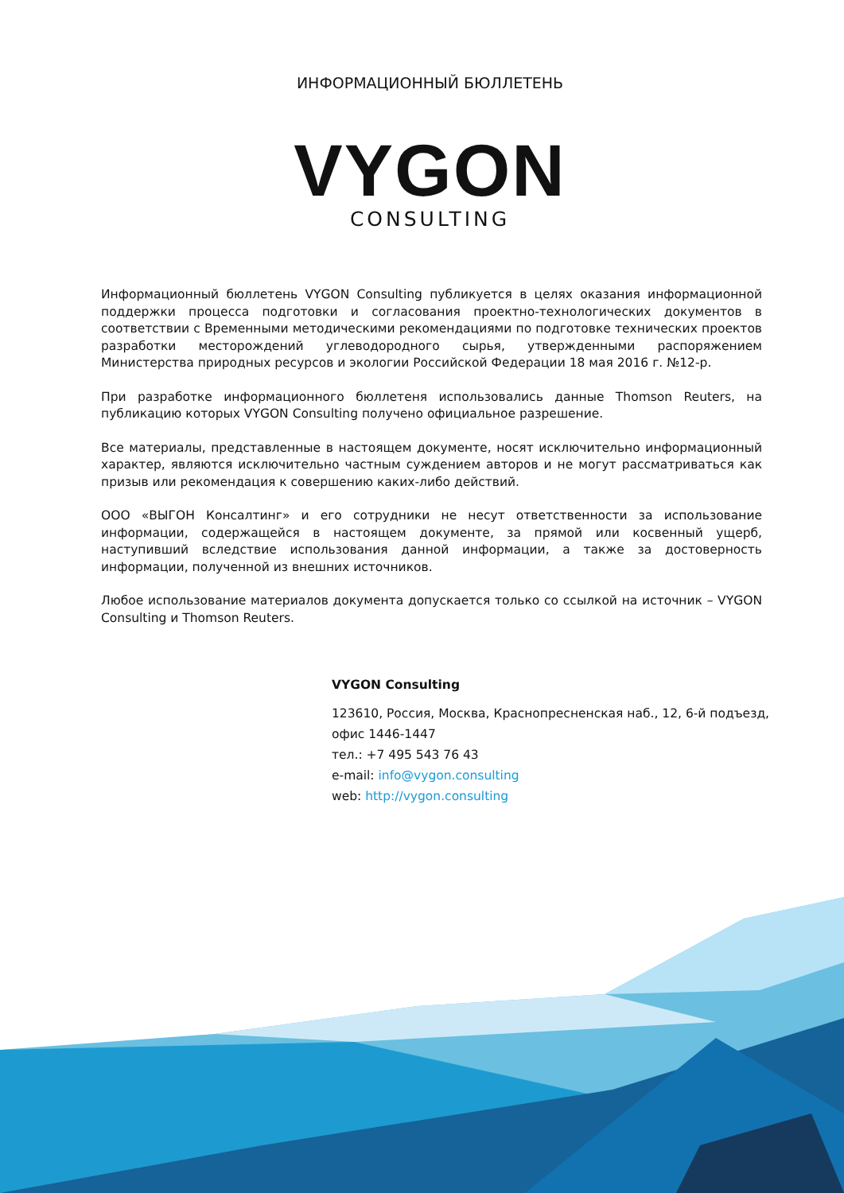ИНФОРМАЦИОННЫЙ БЮЛЛЕТЕНЬ
VYGON
CONSULTING
Информационный бюллетень VYGON Consulting публикуется в целях оказания информационной поддержки процесса подготовки и согласования проектно-технологических документов в соответствии с Временными методическими рекомендациями по подготовке технических проектов разработки месторождений углеводородного сырья, утвержденными распоряжением Министерства природных ресурсов и экологии Российской Федерации 18 мая 2016 г. №12-р.
При разработке информационного бюллетеня использовались данные Thomson Reuters, на публикацию которых VYGON Consulting получено официальное разрешение.
Все материалы, представленные в настоящем документе, носят исключительно информационный характер, являются исключительно частным суждением авторов и не могут рассматриваться как призыв или рекомендация к совершению каких-либо действий.
ООО «ВЫГОН Консалтинг» и его сотрудники не несут ответственности за использование информации, содержащейся в настоящем документе, за прямой или косвенный ущерб, наступивший вследствие использования данной информации, а также за достоверность информации, полученной из внешних источников.
Любое использование материалов документа допускается только со ссылкой на источник – VYGON Consulting и Thomson Reuters.
VYGON Consulting
123610, Россия, Москва, Краснопресненская наб., 12, 6-й подъезд,
офис 1446-1447
тел.: +7 495 543 76 43
e-mail: info@vygon.consulting
web: http://vygon.consulting